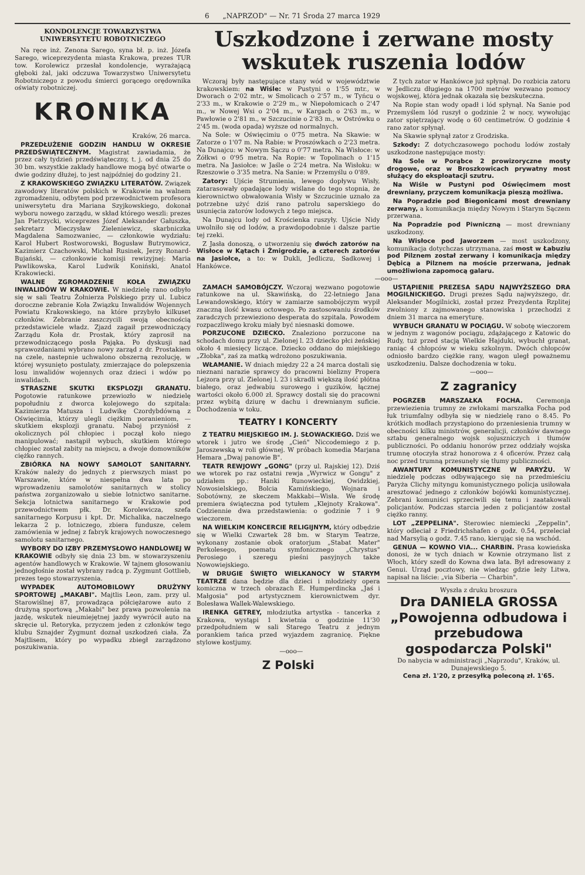6 „NAPRZOD" — Nr. 71 Środa 27 marca 1929
KONDOLENCJE TOWARZYSTWA UNIWERSYTETU ROBOTNICZEGO
Na ręce inż. Zenona Sarego, syna bł. p. inż. Józefa Sarego, wiceprezydenta miasta Krakowa, prezes TUR tow. Korolewicz przesłał kondolencje, wyrażającą głęboki żal, jaki odczuwa Towarzystwo Uniwersytetu Robotniczego z powodu śmierci gorącego orędownika oświaty robotniczej.
KRONIKA
Kraków, 26 marca.
PRZEDŁUŻENIE GODZIN HANDLU W OKRESIE PRZEDŚWIĄTECZNYM. Magistrat zawiadamia, że przez cały tydzień przedświąteczny, t. j. od dnia 25 do 30 bm. wszystkie zakłady handlowe mogą być otwarte o dwie godziny dłużej, to jest najpóźniej do godziny 21.
Z KRAKOWSKIEGO ZWIĄZKU LITERATÓW. Związek zawodowy literatów polskich w Krakowie na walnem zgromadzeniu, odbytem pod przewodnictwem profesora uniwersytetu dra Mariana Szyjkowskiego, dokonał wyboru nowego zarządu, w skład którego weszli: prezes Jan Pietrzycki, wiceprezes Józef Aleksander Gałuszka, sekretarz Mieczysław Zieleniewicz, skarbniczka Magdalena Samozwaniec, — członkowie wydziału: Karol Hubert Rostworowski, Bogusław Butrymowicz, Kazimierz Czachowski, Michał Rusinek, Jerzy Ronard-Bujański, — członkowie komisji rewizyjnej: Maria Pawlikowska, Karol Ludwik Koniński, Anatol Krakowiecki.
WALNE ZGROMADZENIE KOŁA ZWIĄZKU INWALIDÓW W KRAKOWIE. W niedzielę rano odbyło się w sali Teatru Żołnierza Polskiego przy ul. Lubicz doroczne zebranie Koła Związku Inwalidów Wojennych Powiatu Krakowskiego, na które przybyło kilkuset członków. Zebranie zaszczycili swoją obecnością przedstawiciele władz. Zjazd zagaił przewodniczący Zarządu Koła dr. Prostak, który zaprosił na przewodniczącego posła Pająka. Po dyskusji nad sprawozdaniami wybrano nowy zarząd z dr. Prostakiem na czele, nastepnie uchwalono obszerną rezolucję, w której wysunięto postulaty, zmierzające do polepszenia losu inwalidów wojennych oraz dzieci i wdów po inwalidach.
STRASZNE SKUTKI EKSPLOZJI GRANATU. Pogotowie ratunkowe przewiozło w niedzielę popołudniu z dworca kolejowego do szpitala: Kazimierza Matusza i Ludwikę Czordybdówną z Oświęcimia, którzy ulegli ciężkim poranieniom, — skutkiem eksplozji granatu. Naboj przyniósł z okolicznych pól chłopiec i począł koło niego manipulować; nastąpił wybuch, skutkiem którego chłopiec został zabity na miejscu, a dwoje domowników ciężko rannych.
ZBIÓRKA NA NOWY SAMOLOT SANITARNY. Kraków należy do jednych z pierwszych miast po Warszawie, które w niespełna dwa lata po wprowadzeniu samolotów sanitarnych w stolicy państwa zorganizowało u siebie lotnictwo sanitarne. Sekcja lotnictwa sanitarnego w Krakowie pod przewodnictwem płk. Dr. Korolewicza, szefa sanitarnego Korpusu i kpt. Dr. Michalika, naczelnego lekarza 2 p. lotniczego, zbiera fundusze, celem zamówienia w jednej z fabryk krajowych nowoczesnego samolotu sanitarnego.
WYBORY DO IZBY PRZEMYSŁOWO HANDLOWEJ W KRAKOWIE odbyły się dnia 23 bm. w stowarzyszeniu agentów handlowych w Krakowie. W tajnem głosowaniu jednogłośnie został wybrany radcą p. Zygmunt Gottlieb, prezes tego stowarzyszenia.
WYPADEK AUTOMOBILOWY DRUŻYNY SPORTOWEJ „MAKABI". Majtlis Leon, zam. przy ul. Starowiślnej 87, prowadząca półciężarowe auto z drużyną sportową „Makabi" bez prawa pozwolenia na jazdę, wskutek nieumiejętnej jazdy wywrócił auto na skręcie ul. Retoryka, przyczem jeden z członków tego klubu Sznajder Zygmunt doznał uszkodzeń ciała. Za Majtlisem, który po wypadku zbiegł zarządzono poszukiwania.
Uszkodzone i zerwane mosty wskutek ruszenia lodów
Wczoraj były następujące stany wód w województwie krakowskiem: na Wiśle: w Pustyni o 1'55 mtr., w Dworach o 2'02 mtr., w Smolicach o 2'57 m., w Tyńcu o 2'33 m., w Krakowie o 2'29 m., w Niepołomicach o 2'47 m., w Nowej Wsi o 2'04 m., w Kargach o 2'63 m., w Pawłowie o 2'81 m., w Szczucinie o 2'83 m., w Ostrówku o 2'45 m. (woda opada) wyższe od normalnych.
Na Sole: w Oświęcimiu o 0'75 metra. Na Skawie: w Zatorze o 1'07 m. Na Rabie: w Proszówkach o 2'23 metra. Na Dunajcu: w Nowym Sączu o 0'77 metra. Na Wisłoce: w Żółkwi o 0'95 metra. Na Ropie: w Topolinach o 1'15 metra. Na Jasiołce: w Jaśle o 2'24 metra. Na Wisłoku: w Rzeszowie o 3'35 metra. Na Sanie: w Przemyślu o 0'89.
Zatory: Ujście Strumienia, lewego dopływu Wisły, zatarasowały opadające lody wiślane do tego stopnia, że kierownictwo obwałowania Wisły w Szczucinie uznało za potrzebne użyć dziś rano patrolu saperskiego do usunięcia zatorów lodowych z tego miejsca.
Na Dunajcu lody od Krościenka ruszyły. Ujście Nidy uwolniło się od lodów, a prawdopodobnie i dalsze partie tej rzeki.
Z Jasła donoszą, o utworzeniu się dwóch zatorów na Wisłoce w Kątach i Żmigrodzie, a czterech zatorów na Jasiołce, a to: w Dukli, Jedliczu, Sadkowej i Hankówce.
Z tych zator w Hankówce już spłynął. Do rozbicia zatoru w Jedliczu długiego na 1700 metrów wezwano pomocy wojskowej, która jednak okazała się bezskuteczna.
Na Ropie stan wody opadł i lód spłynął. Na Sanie pod Przemyślem lód ruszył o godzinie 2 w nocy, wywołując zator spiętrzający wodę o 60 centimetrów. O godzinie 4 rano zator spłynął.
Na Skawie spłynął zator z Grodziska.
Szkody: Z dotychczasowego pochodu lodów zostały uszkodzone następujące mosty:
Na Sole w Porąbce 2 prowizoryczne mosty drogowe, oraz w Broszkowicach prywatny most służący do eksploatacji szutru.
Na Wiśle w Pustyni pod Oświęcimem most drewniany, przyczem komunikacja pieszą możliwa.
Na Popradzie pod Biegonicami most drewniany zerwany, a komunikacja między Nowym i Starym Sączem przerwana.
Na Popradzie pod Piwniczną — most drewniany uszkodzony.
Na Wisłoce pod Jaworzem — most uszkodzony, komunikacja dotychczas utrzymana, zaś most w Łabuziu pod Pilznem został zerwany i komunikacja między Dębicą a Pilznem na moście przerwana, jednak umożliwiona zapomocą galaru.
—ooo—
ZAMACH SAMOBÓJCZY. Wczoraj wezwano pogotowie ratunkowe na ul. Skawińską, do 22-letniego Jana Lewandowskiego, który w zamiarze samobójczym wypił znaczną ilość kwasu octowego. Po zastosowaniu środków zaradczych przewieziono desperata do szpitala. Powodem rozpaczliwego kroku miały być niesnaski domowe.
PORZUCONE DZIECKO. Znaleziono porzucone na schodach domu przy ul. Zielonej l. 23 dziecko płci żeńskiej około 4 miesięcy liczące. Dziecko oddano do miejskiego „Złobka", zaś za matką wdrożono poszukiwania.
WŁAMANIE. W dniach między 22 a 24 marca dostali się nieznani narazie sprawcy do pracowni bielizny Propera Lejzora przy ul. Zielonej l. 23 i skradli większą ilość płótna białego, oraz jedwabiu surowego i guzików, łącznej wartości około 6.000 zł. Sprawcy dostali się do pracowni przez wybitą dziurę w dachu i drewnianym suficie. Dochodzenia w toku.
TEATRY I KONCERTY
Z TEATRU MIEJSKIEGO IM. J. SŁOWACKIEGO. Dziś we wtorek i jutro we środę „Cień" Niccodemiego z p. Jaroszewską w roli głównej. W próbach komedia Marjana Hemara „Dwaj panowie B".
TEATR REWJOWY „GONG" (przy ul. Rajskiej 12). Dziś we wtorek po raz ostatni rewja „Wyrwicz w Gongu" z udziałem pp.: Hanki Runowieckiej, Owidzkiej, Nowosielskiego, Bolcia Kamińskiego, Wojnara i Sobotówny, ze skeczem Makkabi—Wisła. We środę premiera świąteczna pod tytułem „Klejnoty Krakowa". Codziennie dwa przedstawienia: o godzinie 7 i 9 wieczorem.
NA WIELKIM KONCERCIE RELIGIJNYM, który odbędzie się w Wielki Czwartek 28 bm. w Starym Teatrze, wykonany zostanie obok oratorjum „Stabat Mater" Perkolesego, poematu symfonicznego „Chrystus" Perosiego i szeregu pieśni pasyjnych także Nowowiejskiego.
W DRUGIE ŚWIĘTO WIELKANOCY W STARYM TEATRZE dana będzie dla dzieci i młodzieży opera komiczna w trzech obrazach E. Humperdincka „Jaś i Małgosia" pod artystycznem kierownictwem dyr. Bolesława Wallek-Walewskiego.
IRENKA GETREY, młodziutka artystka - tancerka z Krakowa, wystąpi 1 kwietnia o godzinie 11'30 przedpołudniem w sali Starego Teatru z jednym porankiem tańca przed wyjazdem zagranicę. Piękne stylowe kostjumy.
—ooo—
Z Polski
USTĄPIENIE PREZESA SĄDU NAJWYŻSZEGO DRA MOGILNICKIEGO. Drugi prezes Sądu najwyższego, dr. Aleksander Mogilnicki, został przez Prezydenta Rzplitej zwolniony z zajmowanego stanowiska i przechodzi z dniem 31 marca na emeryturę.
WYBUCH GRANATU W POCIĄGU. W sobotę wieczorem w jednym z wagonów pociągu, zdążającego z Katowic do Rudy, tuż przed stacją Wielkie Hajduki, wybuchł granat, raniąc 4 chłopców w wieku szkolnym. Dwóch chłopców odniosło bardzo ciężkie rany, wagon uległ poważnemu uszkodzeniu. Dalsze dochodzenia w toku.
—ooo—
Z zagranicy
POGRZEB MARSZAŁKA FOCHA. Ceremonja przewiezienia trumny ze zwłokami marszałka Focha pod łuk triumfalny odbyła się w niedzielę rano o 8.45. Po krótkich modłach przystąpiono do przeniesienia trumny w obecności kilku ministrów, generalicji, członków dawnego sztabu generalnego wojsk sojuszniczych i tłumów publiczności. Po oddaniu honorów przez oddziały wojska trumnę otoczyła straż honorowa z 4 oficerów. Przez całą noc przed trumną przesunęły się tłumy publiczności.
AWANTURY KOMUNISTYCZNE W PARYŻU. W niedzielę podczas odbywającego się na przedmieściu Paryża Clichy mityngu komunistycznego policja usiłowała aresztować jednego z członków bojówki komunistycznej. Zebrani komuniści sprzeciwili się temu i zaatakowali policjantów. Podczas starcia jeden z policjantów został ciężko ranny.
LOT „ZEPPELINA". Sterowiec niemiecki „Zeppelin", który odleciał z Friedrichshafen o godz. 0.54, przeleciał nad Marsylią o godz. 7.45 rano, kierując się na wschód.
GENUA — KOWNO VIA... CHARBIN. Prasa kowieńska donosi, że w tych dniach w Kownie otrzymano list z Włoch, który szedł do Kowna dwa lata. Był adresowany z Genui. Urząd pocztowy, nie wiedząc gdzie leży Litwa, napisał na liście: „via Siberia — Charbin".
Wyszła z druku broszura
Dra DANIELA GROSSA
„Powojenna odbudowa i przebudowa gospodarcza Polski"
Do nabycia w administracji „Naprzodu", Kraków, ul. Dunajewskiego 5.
Cena zł. 1'20, z przesyłką poleconą zł. 1'65.